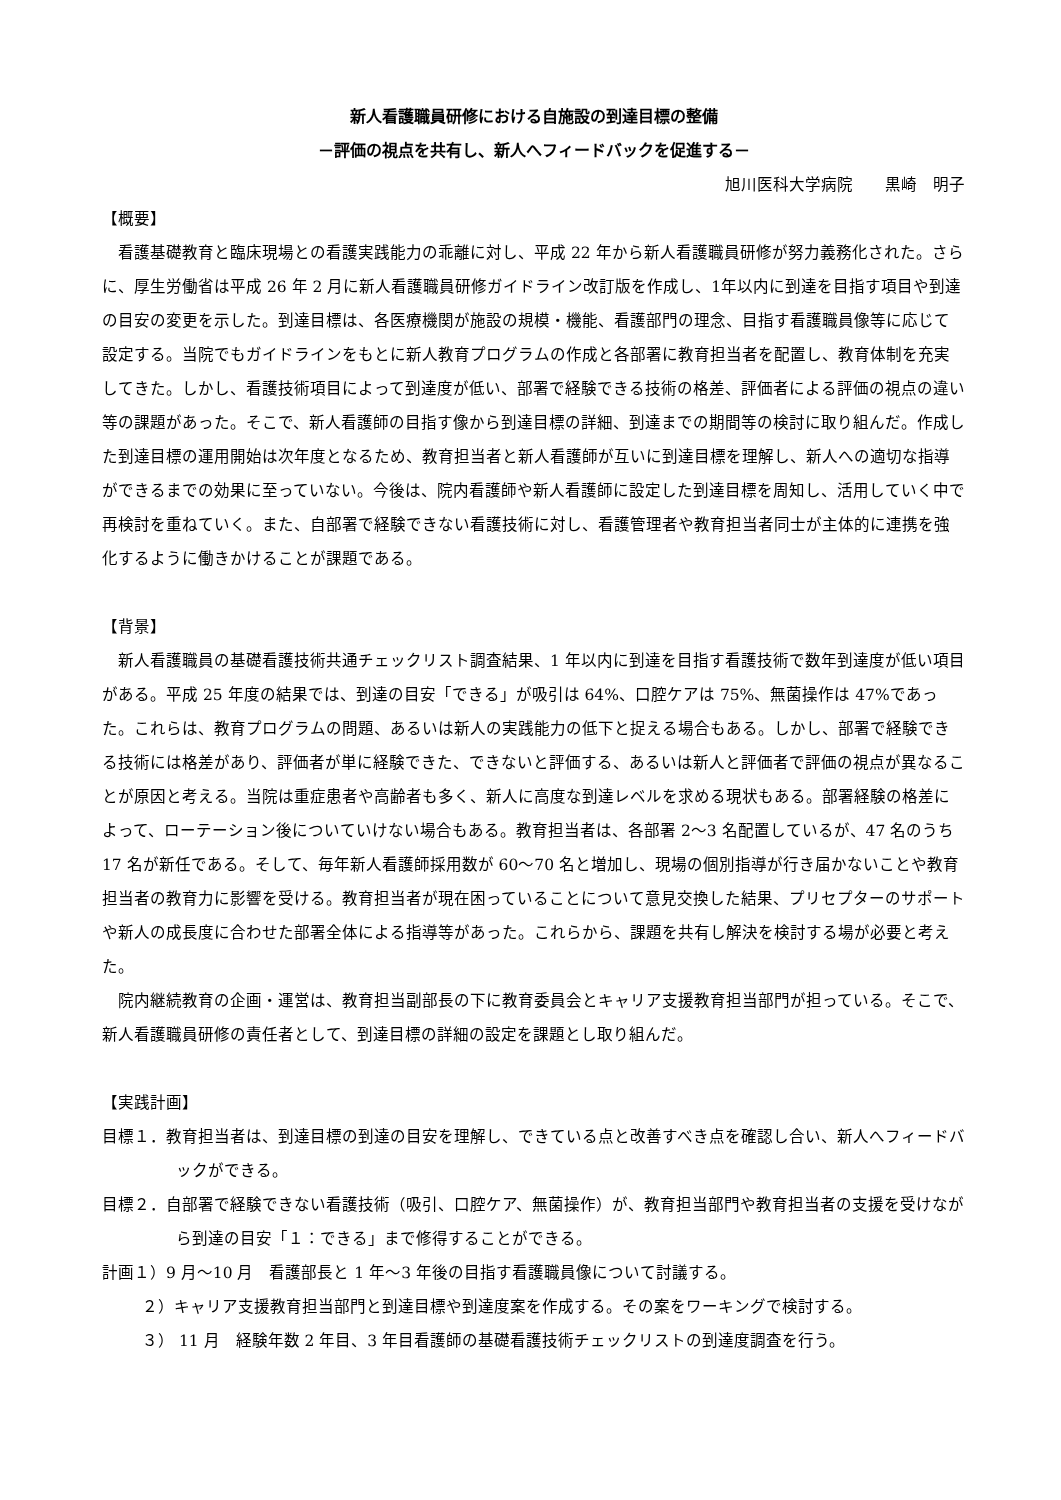新人看護職員研修における自施設の到達目標の整備
－評価の視点を共有し、新人へフィードバックを促進する－
旭川医科大学病院　　黒崎　明子
【概要】
　看護基礎教育と臨床現場との看護実践能力の乖離に対し、平成 22 年から新人看護職員研修が努力義務化された。さらに、厚生労働省は平成 26 年 2 月に新人看護職員研修ガイドライン改訂版を作成し、1年以内に到達を目指す項目や到達の目安の変更を示した。到達目標は、各医療機関が施設の規模・機能、看護部門の理念、目指す看護職員像等に応じて設定する。当院でもガイドラインをもとに新人教育プログラムの作成と各部署に教育担当者を配置し、教育体制を充実してきた。しかし、看護技術項目によって到達度が低い、部署で経験できる技術の格差、評価者による評価の視点の違い等の課題があった。そこで、新人看護師の目指す像から到達目標の詳細、到達までの期間等の検討に取り組んだ。作成した到達目標の運用開始は次年度となるため、教育担当者と新人看護師が互いに到達目標を理解し、新人への適切な指導ができるまでの効果に至っていない。今後は、院内看護師や新人看護師に設定した到達目標を周知し、活用していく中で再検討を重ねていく。また、自部署で経験できない看護技術に対し、看護管理者や教育担当者同士が主体的に連携を強化するように働きかけることが課題である。
【背景】
　新人看護職員の基礎看護技術共通チェックリスト調査結果、1 年以内に到達を目指す看護技術で数年到達度が低い項目がある。平成 25 年度の結果では、到達の目安「できる」が吸引は 64%、口腔ケアは 75%、無菌操作は 47%であった。これらは、教育プログラムの問題、あるいは新人の実践能力の低下と捉える場合もある。しかし、部署で経験できる技術には格差があり、評価者が単に経験できた、できないと評価する、あるいは新人と評価者で評価の視点が異なることが原因と考える。当院は重症患者や高齢者も多く、新人に高度な到達レベルを求める現状もある。部署経験の格差によって、ローテーション後についていけない場合もある。教育担当者は、各部署 2～3 名配置しているが、47 名のうち 17 名が新任である。そして、毎年新人看護師採用数が 60～70 名と増加し、現場の個別指導が行き届かないことや教育担当者の教育力に影響を受ける。教育担当者が現在困っていることについて意見交換した結果、プリセプターのサポートや新人の成長度に合わせた部署全体による指導等があった。これらから、課題を共有し解決を検討する場が必要と考えた。
　院内継続教育の企画・運営は、教育担当副部長の下に教育委員会とキャリア支援教育担当部門が担っている。そこで、新人看護職員研修の責任者として、到達目標の詳細の設定を課題とし取り組んだ。
【実践計画】
目標１．教育担当者は、到達目標の到達の目安を理解し、できている点と改善すべき点を確認し合い、新人へフィードバックができる。
目標２．自部署で経験できない看護技術（吸引、口腔ケア、無菌操作）が、教育担当部門や教育担当者の支援を受けながら到達の目安「１：できる」まで修得することができる。
計画１）9 月～10 月　看護部長と 1 年～3 年後の目指す看護職員像について討議する。
２）キャリア支援教育担当部門と到達目標や到達度案を作成する。その案をワーキングで検討する。
３） 11 月　経験年数 2 年目、3 年目看護師の基礎看護技術チェックリストの到達度調査を行う。